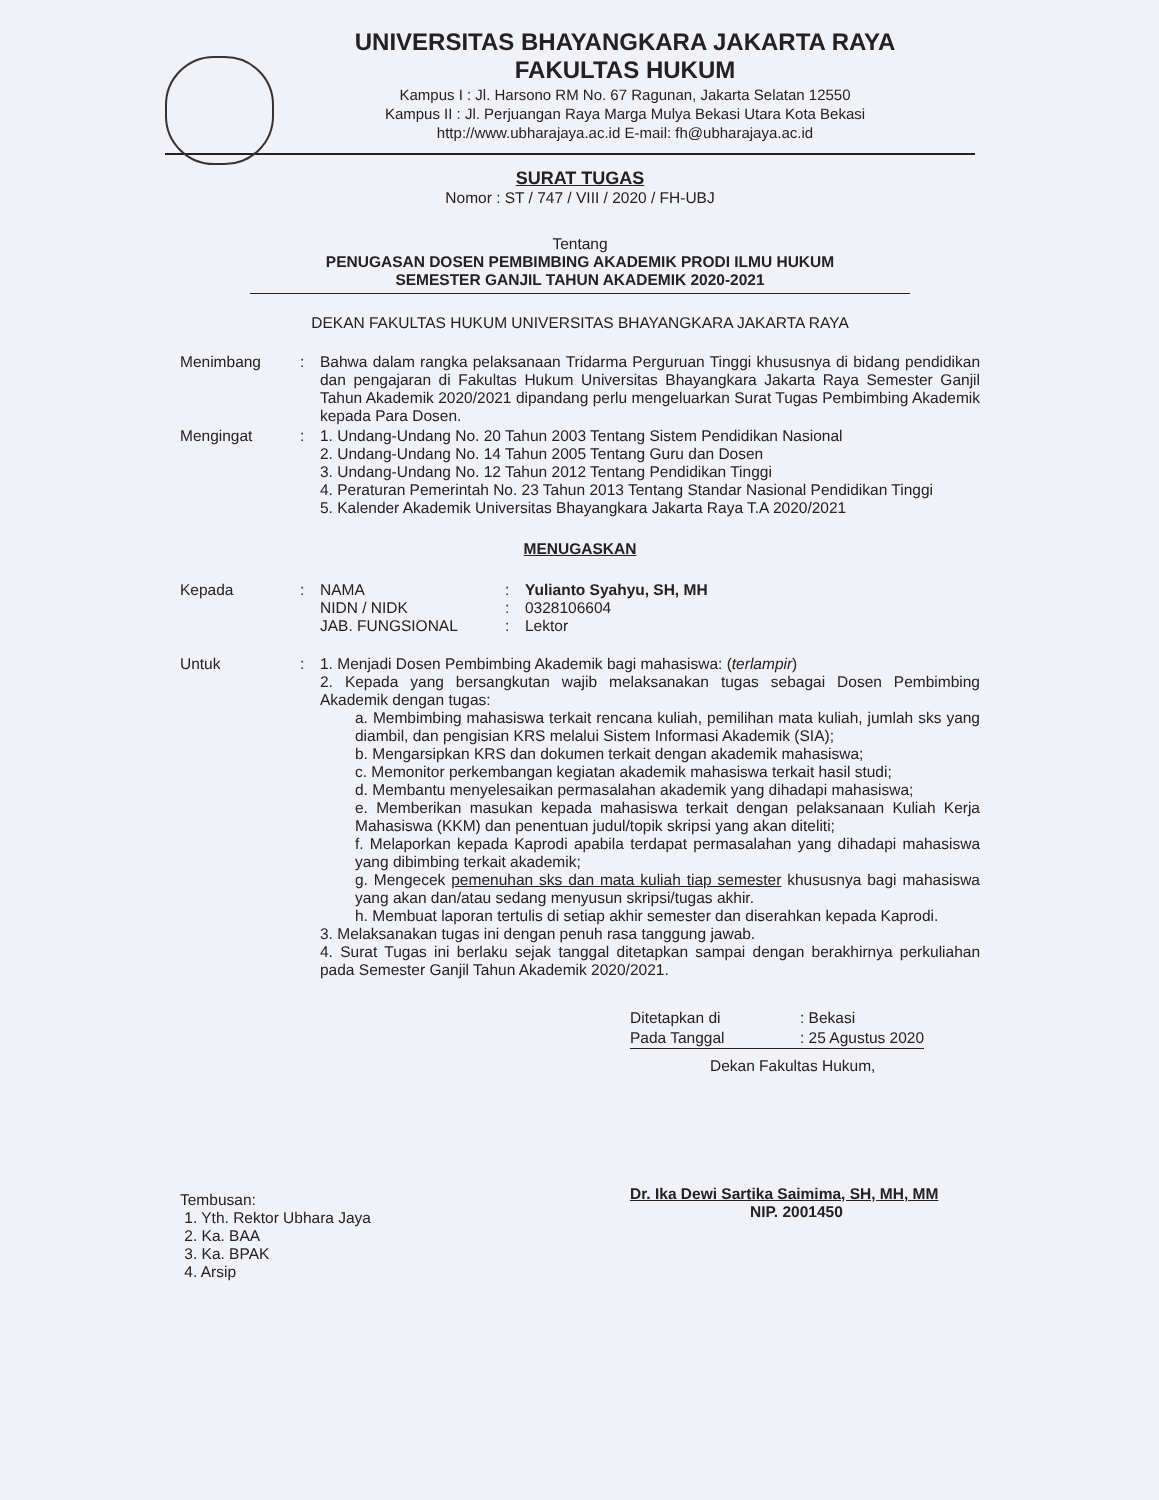UNIVERSITAS BHAYANGKARA JAKARTA RAYA
FAKULTAS HUKUM
Kampus I : Jl. Harsono RM No. 67 Ragunan, Jakarta Selatan 12550
Kampus II : Jl. Perjuangan Raya Marga Mulya Bekasi Utara Kota Bekasi
http://www.ubharajaya.ac.id E-mail: fh@ubharajaya.ac.id
SURAT TUGAS
Nomor : ST / 747 / VIII / 2020 / FH-UBJ
Tentang
PENUGASAN DOSEN PEMBIMBING AKADEMIK PRODI ILMU HUKUM
SEMESTER GANJIL TAHUN AKADEMIK 2020-2021
DEKAN FAKULTAS HUKUM UNIVERSITAS BHAYANGKARA JAKARTA RAYA
| Menimbang | : | Bahwa dalam rangka pelaksanaan Tridarma Perguruan Tinggi khususnya di bidang pendidikan dan pengajaran di Fakultas Hukum Universitas Bhayangkara Jakarta Raya Semester Ganjil Tahun Akademik 2020/2021 dipandang perlu mengeluarkan Surat Tugas Pembimbing Akademik kepada Para Dosen. |
| Mengingat | : | 1. Undang-Undang No. 20 Tahun 2003 Tentang Sistem Pendidikan Nasional 2. Undang-Undang No. 14 Tahun 2005 Tentang Guru dan Dosen 3. Undang-Undang No. 12 Tahun 2012 Tentang Pendidikan Tinggi 4. Peraturan Pemerintah No. 23 Tahun 2013 Tentang Standar Nasional Pendidikan Tinggi 5. Kalender Akademik Universitas Bhayangkara Jakarta Raya T.A 2020/2021 |
MENUGASKAN
| Kepada | : | NAMA NIDN / NIDK JAB. FUNGSIONAL | : : : | Yulianto Syahyu, SH, MH 0328106604 Lektor |
| Untuk | : | 1. Menjadi Dosen Pembimbing Akademik bagi mahasiswa: ( terlampir ) 2. Kepada yang bersangkutan wajib melaksanakan tugas sebagai Dosen Pembimbing Akademik dengan tugas: a. Membimbing mahasiswa terkait rencana kuliah, pemilihan mata kuliah, jumlah sks yang diambil, dan pengisian KRS melalui Sistem Informasi Akademik (SIA); b. Mengarsipkan KRS dan dokumen terkait dengan akademik mahasiswa; c. Memonitor perkembangan kegiatan akademik mahasiswa terkait hasil studi; d. Membantu menyelesaikan permasalahan akademik yang dihadapi mahasiswa; e. Memberikan masukan kepada mahasiswa terkait dengan pelaksanaan Kuliah Kerja Mahasiswa (KKM) dan penentuan judul/topik skripsi yang akan diteliti; f. Melaporkan kepada Kaprodi apabila terdapat permasalahan yang dihadapi mahasiswa yang dibimbing terkait akademik; g. Mengecek pemenuhan sks dan mata kuliah tiap semester khususnya bagi mahasiswa yang akan dan/atau sedang menyusun skripsi/tugas akhir. h. Membuat laporan tertulis di setiap akhir semester dan diserahkan kepada Kaprodi. 3. Melaksanakan tugas ini dengan penuh rasa tanggung jawab. 4. Surat Tugas ini berlaku sejak tanggal ditetapkan sampai dengan berakhirnya perkuliahan pada Semester Ganjil Tahun Akademik 2020/2021. |
| Ditetapkan di | : Bekasi |
| Pada Tanggal | : 25 Agustus 2020 |
Dekan Fakultas Hukum,
Dr. Ika Dewi Sartika Saimima, SH, MH, MM
NIP. 2001450
Tembusan:
1. Yth. Rektor Ubhara Jaya
2. Ka. BAA
3. Ka. BPAK
4. Arsip